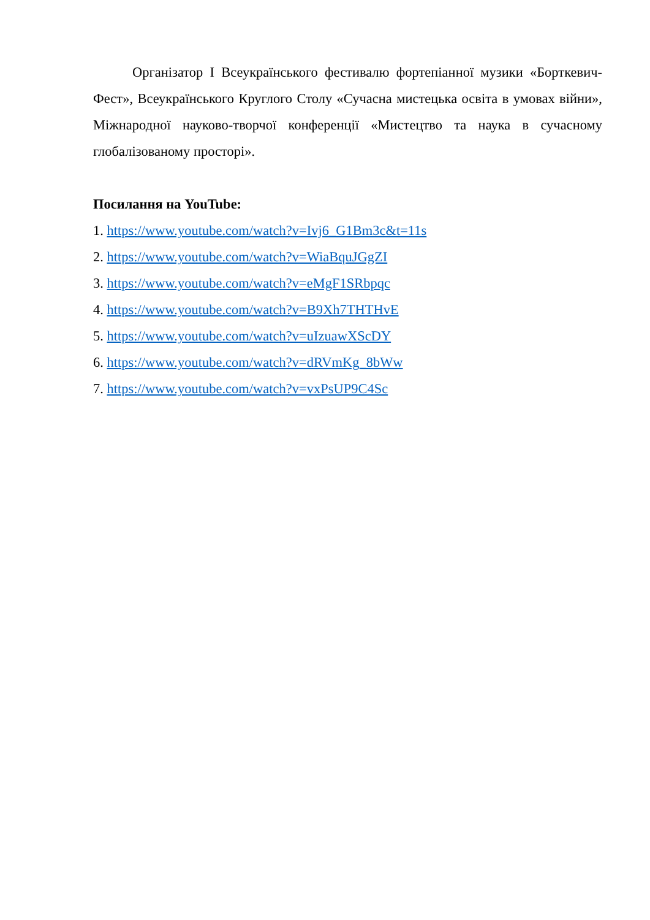Організатор І Всеукраїнського фестивалю фортепіанної музики «Борткевич-Фест», Всеукраїнського Круглого Столу «Сучасна мистецька освіта в умовах війни», Міжнародної науково-творчої конференції «Мистецтво та наука в сучасному глобалізованому просторі».
Посилання на YouTube:
1. https://www.youtube.com/watch?v=Ivj6_G1Bm3c&t=11s
2. https://www.youtube.com/watch?v=WiaBquJGgZI
3. https://www.youtube.com/watch?v=eMgF1SRbpqc
4. https://www.youtube.com/watch?v=B9Xh7THTHvE
5. https://www.youtube.com/watch?v=uIzuawXScDY
6. https://www.youtube.com/watch?v=dRVmKg_8bWw
7. https://www.youtube.com/watch?v=vxPsUP9C4Sc